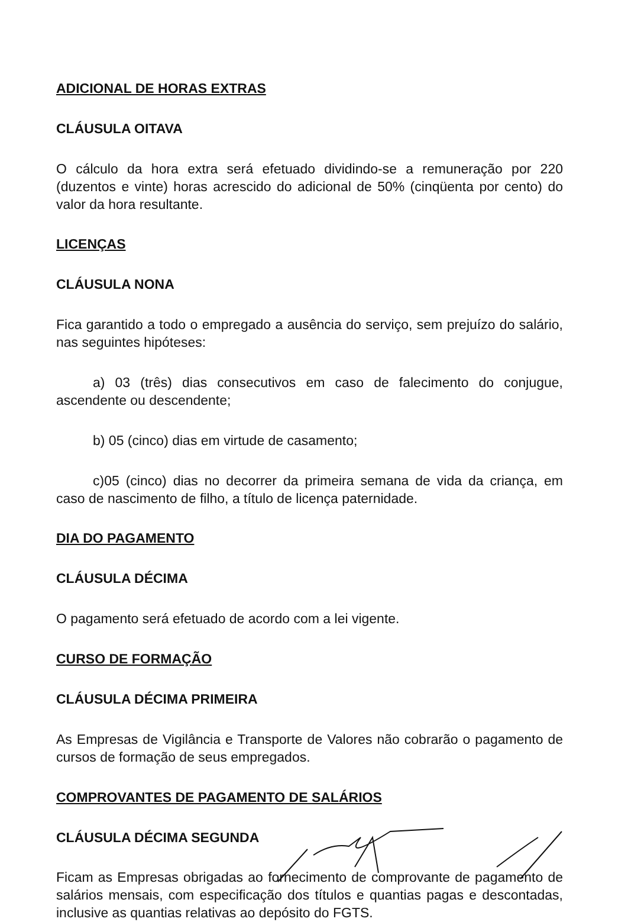ADICIONAL DE HORAS EXTRAS
CLÁUSULA OITAVA
O cálculo da hora extra será efetuado dividindo-se a remuneração por 220 (duzentos e vinte) horas acrescido do adicional de 50% (cinqüenta por cento) do valor da hora resultante.
LICENÇAS
CLÁUSULA NONA
Fica garantido a todo o empregado a ausência do serviço, sem prejuízo do salário, nas seguintes hipóteses:
a) 03 (três) dias consecutivos em caso de falecimento do conjugue, ascendente ou descendente;
b) 05 (cinco) dias em virtude de casamento;
c)05 (cinco) dias no decorrer da primeira semana de vida da criança, em caso de nascimento de filho, a título de licença paternidade.
DIA DO PAGAMENTO
CLÁUSULA DÉCIMA
O pagamento será efetuado de acordo com a lei vigente.
CURSO DE FORMAÇÃO
CLÁUSULA DÉCIMA PRIMEIRA
As Empresas de Vigilância e Transporte de Valores não cobrarão o pagamento de cursos de formação de seus empregados.
COMPROVANTES DE PAGAMENTO DE SALÁRIOS
CLÁUSULA DÉCIMA SEGUNDA
Ficam as Empresas obrigadas ao fornecimento de comprovante de pagamento de salários mensais, com especificação dos títulos e quantias pagas e descontadas, inclusive as quantias relativas ao depósito do FGTS.